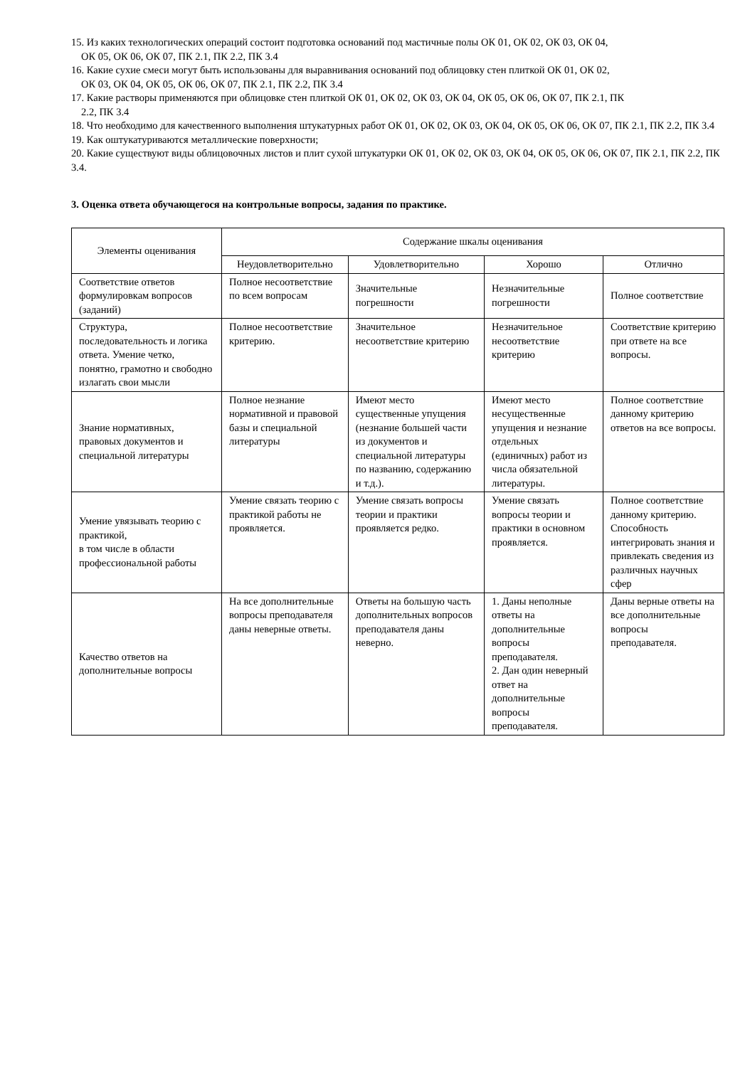15. Из каких технологических операций состоит подготовка оснований под мастичные полы ОК 01, ОК 02, ОК 03, ОК 04,
ОК 05, ОК 06, ОК 07, ПК 2.1, ПК 2.2, ПК 3.4
16. Какие сухие смеси могут быть использованы для выравнивания оснований под облицовку стен плиткой ОК 01, ОК 02,
ОК 03, ОК 04, ОК 05, ОК 06, ОК 07, ПК 2.1, ПК 2.2, ПК 3.4
17. Какие растворы применяются при облицовке стен плиткой ОК 01, ОК 02, ОК 03, ОК 04, ОК 05, ОК 06, ОК 07, ПК 2.1, ПК
2.2, ПК 3.4
18. Что необходимо для качественного выполнения штукатурных работ ОК 01, ОК 02, ОК 03, ОК 04, ОК 05, ОК 06, ОК 07, ПК 2.1, ПК 2.2, ПК 3.4
19. Как оштукатуриваются металлические поверхности;
20. Какие существуют виды облицовочных листов и плит сухой штукатурки ОК 01, ОК 02, ОК 03, ОК 04, ОК 05, ОК 06, ОК 07, ПК 2.1, ПК 2.2, ПК 3.4.
3. Оценка ответа обучающегося на контрольные вопросы, задания по практике.
| Элементы оценивания | Содержание шкалы оценивания | | | |
| --- | --- | --- | --- | --- |
| | Неудовлетворительно | Удовлетворительно | Хорошо | Отлично |
| Соответствие ответов формулировкам вопросов (заданий) | Полное несоответствие по всем вопросам | Значительные погрешности | Незначительные погрешности | Полное соответствие |
| Структура, последовательность и логика ответа. Умение четко, понятно, грамотно и свободно излагать свои мысли | Полное несоответствие критерию. | Значительное несоответствие критерию | Незначительное несоответствие критерию | Соответствие критерию при ответе на все вопросы. |
| Знание нормативных, правовых документов и специальной литературы | Полное незнание нормативной и правовой базы и специальной литературы | Имеют место существенные упущения (незнание большей части из документов и специальной литературы по названию, содержанию и т.д.). | Имеют место несущественные упущения и незнание отдельных (единичных) работ из числа обязательной литературы. | Полное соответствие данному критерию ответов на все вопросы. |
| Умение увязывать теорию с практикой, в том числе в области профессиональной работы | Умение связать теорию с практикой работы не проявляется. | Умение связать вопросы теории и практики проявляется редко. | Умение связать вопросы теории и практики в основном проявляется. | Полное соответствие данному критерию. Способность интегрировать знания и привлекать сведения из различных научных сфер |
| Качество ответов на дополнительные вопросы | На все дополнительные вопросы преподавателя даны неверные ответы. | Ответы на большую часть дополнительных вопросов преподавателя даны неверно. | 1. Даны неполные ответы на дополнительные вопросы преподавателя. 2. Дан один неверный ответ на дополнительные вопросы преподавателя. | Даны верные ответы на все дополнительные вопросы преподавателя. |